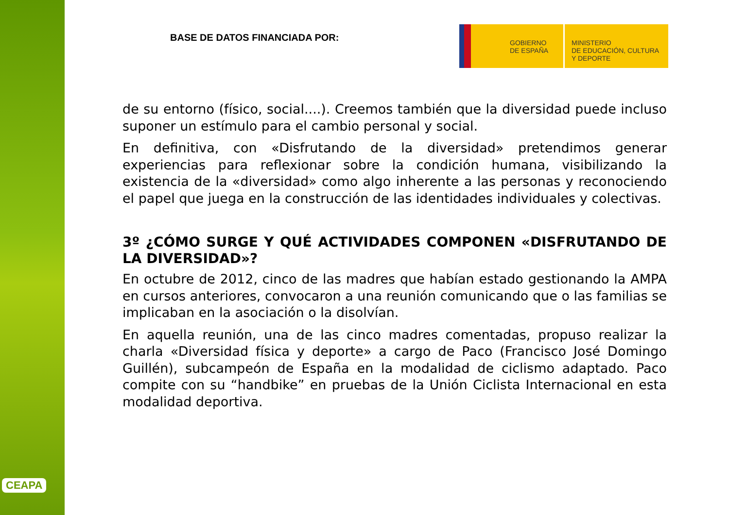CEAPA
BASE DE DATOS FINANCIADA POR:
GOBIERNO
DE ESPAÑA
MINISTERIO
DE EDUCACIÓN, CULTURA
Y DEPORTE
de su entorno (físico, social....). Creemos también que la diversidad puede incluso suponer un estímulo para el cambio personal y social.
En definitiva, con «Disfrutando de la diversidad» pretendimos generar experiencias para reflexionar sobre la condición humana, visibilizando la existencia de la «diversidad» como algo inherente a las personas y reconociendo el papel que juega en la construcción de las identidades individuales y colectivas.
3º ¿CÓMO SURGE Y QUÉ ACTIVIDADES COMPONEN «DISFRUTANDO DE LA DIVERSIDAD»?
En octubre de 2012, cinco de las madres que habían estado gestionando la AMPA en cursos anteriores, convocaron a una reunión comunicando que o las familias se implicaban en la asociación o la disolvían.
En aquella reunión, una de las cinco madres comentadas, propuso realizar la charla «Diversidad física y deporte» a cargo de Paco (Francisco José Domingo Guillén), subcampeón de España en la modalidad de ciclismo adaptado. Paco compite con su “handbike” en pruebas de la Unión Ciclista Internacional en esta modalidad deportiva.